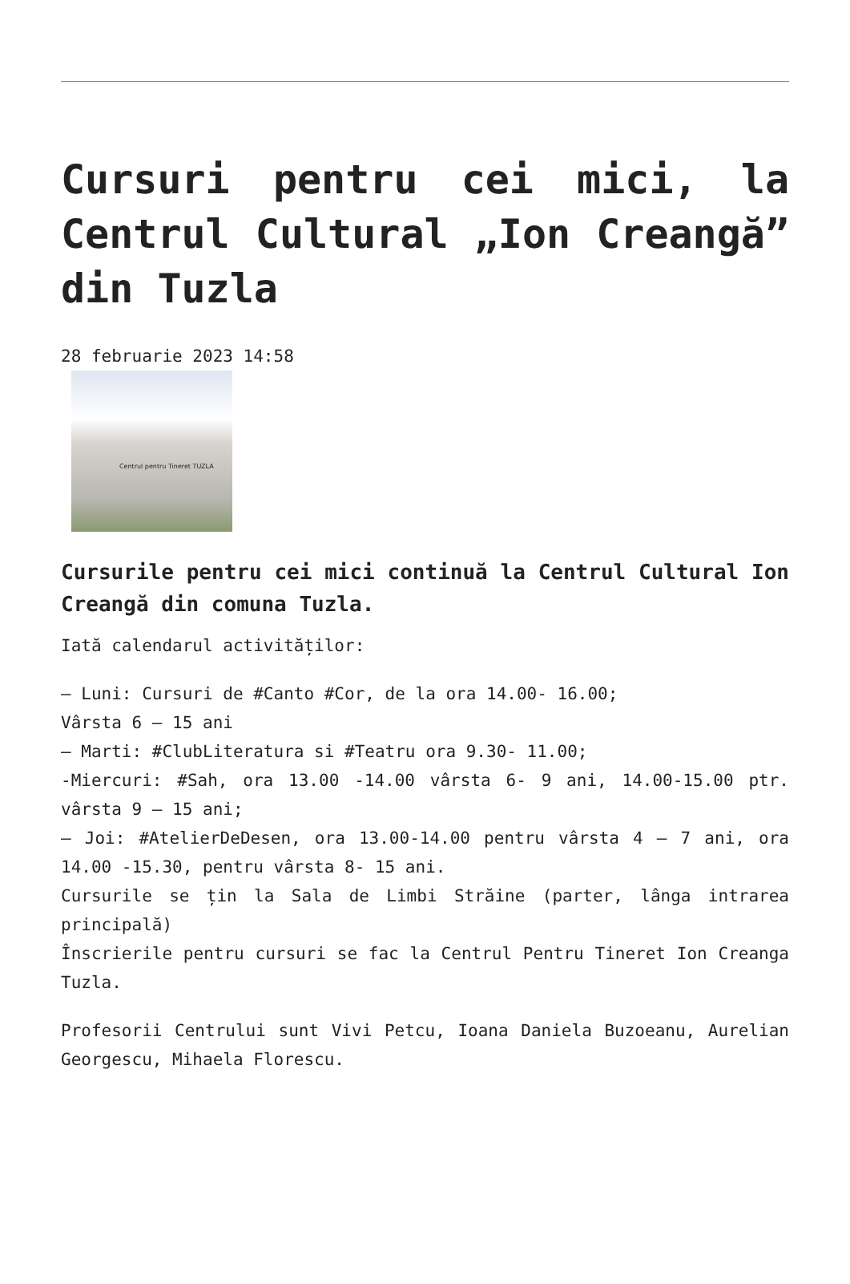Cursuri pentru cei mici, la Centrul Cultural „Ion Creangă” din Tuzla
28 februarie 2023 14:58
Centrul pentru Tineret TUZLA
Cursurile pentru cei mici continuă la Centrul Cultural Ion Creangă din comuna Tuzla.
Iată calendarul activităților:
– Luni: Cursuri de #Canto #Cor, de la ora 14.00- 16.00;
Vârsta 6 – 15 ani
– Marti: #ClubLiteratura si #Teatru ora 9.30- 11.00;
-Miercuri: #Sah, ora 13.00 -14.00 vârsta 6- 9 ani, 14.00-15.00 ptr. vârsta 9 – 15 ani;
– Joi: #AtelierDeDesen, ora 13.00-14.00 pentru vârsta 4 – 7 ani, ora 14.00 -15.30, pentru vârsta 8- 15 ani.
Cursurile se țin la Sala de Limbi Străine (parter, lânga intrarea principală)
Înscrierile pentru cursuri se fac la Centrul Pentru Tineret Ion Creanga Tuzla.
Profesorii Centrului sunt Vivi Petcu, Ioana Daniela Buzoeanu, Aurelian Georgescu, Mihaela Florescu.